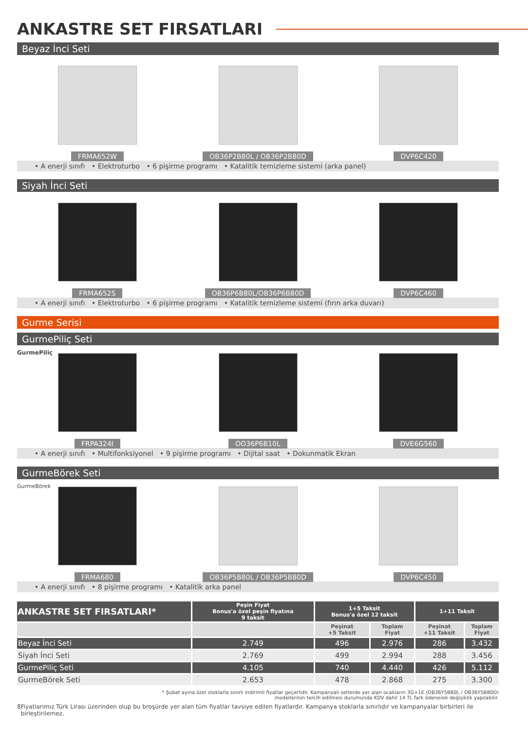ANKASTRE SET FIRSATLARI
Beyaz İnci Seti
FRMA652W OB36P2B80L / OB36P2B80D DVP6C420
• A enerji sınıfı • Elektroturbo • 6 pişirme programı • Katalitik temizleme sistemi (arka panel)
Siyah İnci Seti
FRMA652S OB36P6B80L/OB36P6B80D DVP6C460
• A enerji sınıfı • Elektroturbo • 6 pişirme programı • Katalitik temizleme sistemi (fırın arka duvarı)
Gurme Serisi
GurmePiliç Seti
GurmePiliç
FRPA324I OO36P6B10L DVE6G560
• A enerji sınıfı • Multifonksiyonel • 9 pişirme programı • Dijital saat • Dokunmatik Ekran
GurmeBörek Seti
GurmeBörek
FRMA680 OB36P5B80L / OB36P5B80D DVP6C450
• A enerji sınıfı • 8 pişirme programı • Katalitik arka panel
| ANKASTRE SET FIRSATLARI* | Peşin Fiyat Bonus'a özel peşin fiyatına 9 taksit | 1+5 Taksit Bonus'a özel 12 taksit | | 1+11 Taksit | |
| --- | --- | --- | --- | --- | --- |
| | | Peşinat +5 Taksit | Toplam Fiyat | Peşinat +11 Taksit | Toplam Fiyat |
| Beyaz İnci Seti | 2.749 | 496 | 2.976 | 286 | 3.432 |
| Siyah İnci Seti | 2.769 | 499 | 2.994 | 288 | 3.456 |
| GurmePiliç Seti | 4.105 | 740 | 4.440 | 426 | 5.112 |
| GurmeBörek Seti | 2.653 | 478 | 2.868 | 275 | 3.300 |
* Şubat ayına özel stoklarla sınırlı indirimli fiyatlar geçerlidir. Kampanyalı setlerde yer alan ocakların 3G+1E (OB36Y5B80L / OB36Y5B80D)
modellerinin tercih edilmesi durumunda KDV dahil 14 TL fark ödenerek değişiklik yapılabilir.
8 Fiyatlarımız Türk Lirası üzerinden olup bu broşürde yer alan tüm fiyatlar tavsiye edilen fiyatlardır. Kampanya stoklarla sınırlıdır ve kampanyalar birbirleri ile birleştirilemez.